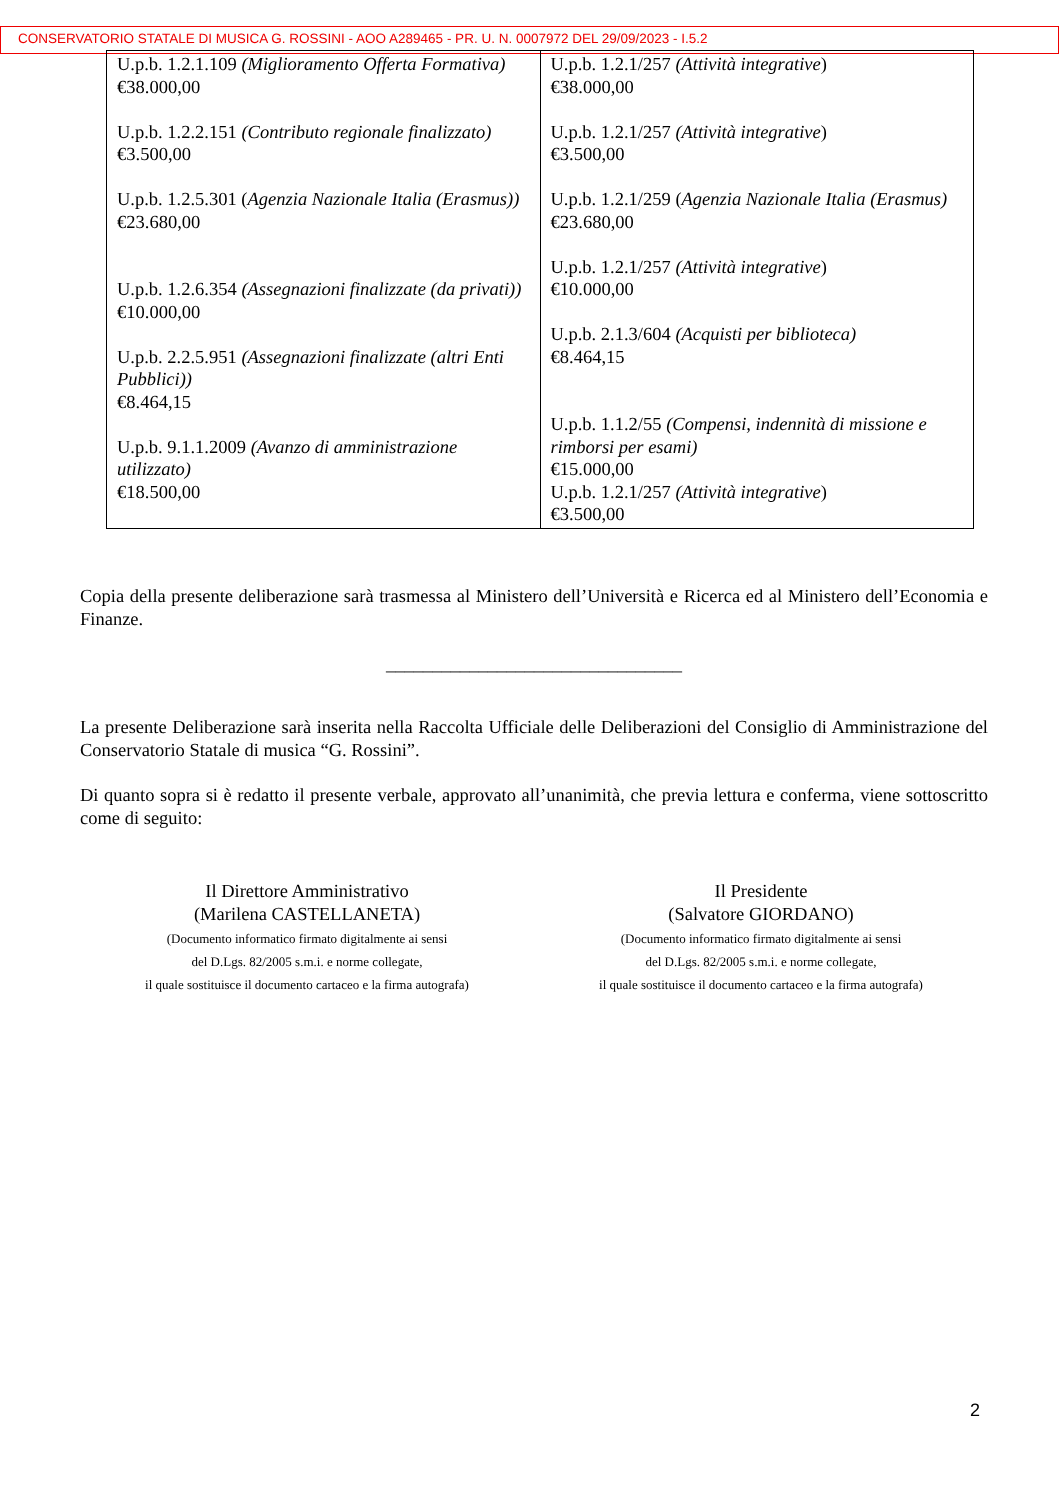CONSERVATORIO STATALE DI MUSICA G. ROSSINI - AOO A289465 - PR. U. N. 0007972 DEL 29/09/2023 - I.5.2
| U.p.b. 1.2.1.109 (Miglioramento Offerta Formativa) €38.000,00 U.p.b. 1.2.2.151 (Contributo regionale finalizzato) €3.500,00 U.p.b. 1.2.5.301 ( Agenzia Nazionale Italia (Erasmus)) €23.680,00 U.p.b. 1.2.6.354 (Assegnazioni finalizzate (da privati)) €10.000,00 U.p.b. 2.2.5.951 (Assegnazioni finalizzate (altri Enti Pubblici)) €8.464,15 U.p.b. 9.1.1.2009 (Avanzo di amministrazione utilizzato) €18.500,00 | U.p.b. 1.2.1/257 (Attività integrative ) €38.000,00 U.p.b. 1.2.1/257 (Attività integrative ) €3.500,00 U.p.b. 1.2.1/259 ( Agenzia Nazionale Italia (Erasmus) €23.680,00 U.p.b. 1.2.1/257 (Attività integrative ) €10.000,00 U.p.b. 2.1.3/604 (Acquisti per biblioteca) €8.464,15 U.p.b. 1.1.2/55 (Compensi, indennità di missione e rimborsi per esami) €15.000,00 U.p.b. 1.2.1/257 (Attività integrative ) €3.500,00 |
Copia della presente deliberazione sarà trasmessa al Ministero dell’Università e Ricerca ed al Ministero dell’Economia e Finanze.
________________________________
La presente Deliberazione sarà inserita nella Raccolta Ufficiale delle Deliberazioni del Consiglio di Amministrazione del Conservatorio Statale di musica “G. Rossini”.
Di quanto sopra si è redatto il presente verbale, approvato all’unanimità, che previa lettura e conferma, viene sottoscritto come di seguito:
Il Direttore Amministrativo
(Marilena CASTELLANETA)
(Documento informatico firmato digitalmente ai sensi
del D.Lgs. 82/2005 s.m.i. e norme collegate,
il quale sostituisce il documento cartaceo e la firma autografa)
Il Presidente
(Salvatore GIORDANO)
(Documento informatico firmato digitalmente ai sensi
del D.Lgs. 82/2005 s.m.i. e norme collegate,
il quale sostituisce il documento cartaceo e la firma autografa)
2